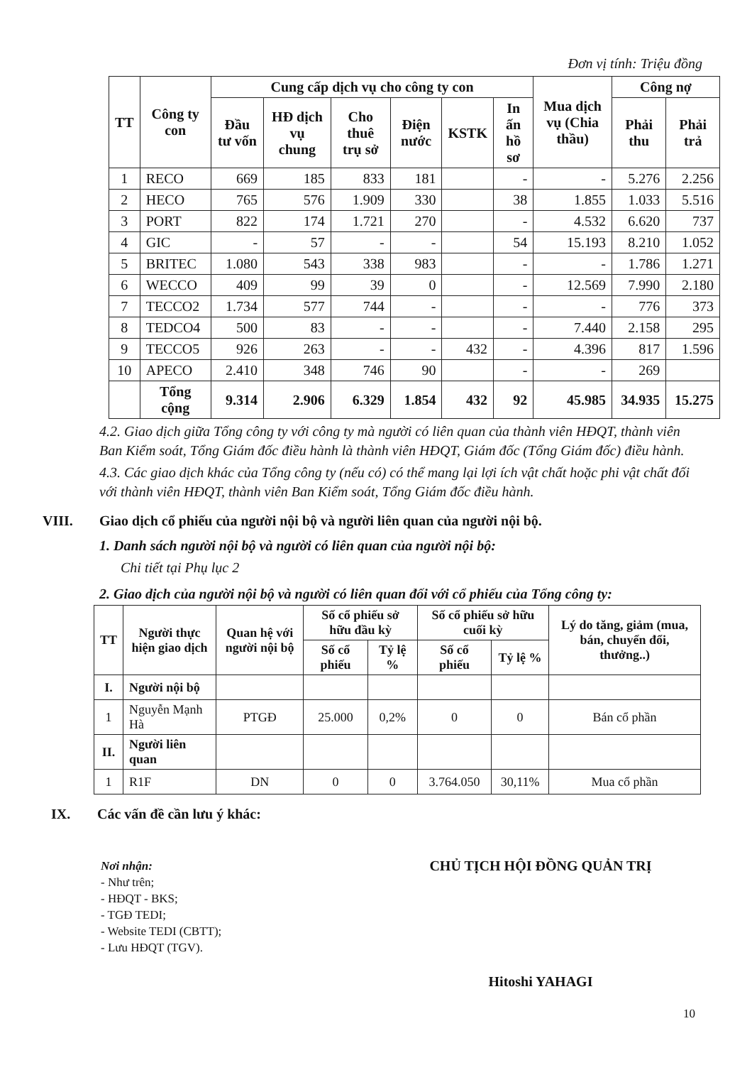Đơn vị tính: Triệu đồng
| TT | Công ty con | Cung cấp dịch vụ cho công ty con | | | | | | Mua dịch vụ (Chia thầu) | Công nợ | |
| --- | --- | --- | --- | --- | --- | --- | --- | --- | --- | --- |
| | | Đầu tư vốn | HĐ dịch vụ chung | Cho thuê trụ sở | Điện nước | KSTK | In ấn hồ sơ | | Phải thu | Phải trả |
| 1 | RECO | 669 | 185 | 833 | 181 | | - | - | 5.276 | 2.256 |
| 2 | HECO | 765 | 576 | 1.909 | 330 | | 38 | 1.855 | 1.033 | 5.516 |
| 3 | PORT | 822 | 174 | 1.721 | 270 | | - | 4.532 | 6.620 | 737 |
| 4 | GIC | - | 57 | - | - | | 54 | 15.193 | 8.210 | 1.052 |
| 5 | BRITEC | 1.080 | 543 | 338 | 983 | | - | - | 1.786 | 1.271 |
| 6 | WECCO | 409 | 99 | 39 | 0 | | - | 12.569 | 7.990 | 2.180 |
| 7 | TECCO2 | 1.734 | 577 | 744 | - | | - | - | 776 | 373 |
| 8 | TEDCO4 | 500 | 83 | - | - | | - | 7.440 | 2.158 | 295 |
| 9 | TECCO5 | 926 | 263 | - | - | 432 | - | 4.396 | 817 | 1.596 |
| 10 | APECO | 2.410 | 348 | 746 | 90 | | - | - | 269 | |
| | Tổng cộng | 9.314 | 2.906 | 6.329 | 1.854 | 432 | 92 | 45.985 | 34.935 | 15.275 |
4.2. Giao dịch giữa Tổng công ty với công ty mà người có liên quan của thành viên HĐQT, thành viên Ban Kiểm soát, Tổng Giám đốc điều hành là thành viên HĐQT, Giám đốc (Tổng Giám đốc) điều hành.
4.3. Các giao dịch khác của Tổng công ty (nếu có) có thể mang lại lợi ích vật chất hoặc phi vật chất đối với thành viên HĐQT, thành viên Ban Kiểm soát, Tổng Giám đốc điều hành.
VIII. Giao dịch cổ phiếu của người nội bộ và người liên quan của người nội bộ.
1. Danh sách người nội bộ và người có liên quan của người nội bộ:
Chi tiết tại Phụ lục 2
2. Giao dịch của người nội bộ và người có liên quan đối với cổ phiếu của Tổng công ty:
| TT | Người thực hiện giao dịch | Quan hệ với người nội bộ | Số cổ phiếu sở hữu đầu kỳ | | Số cổ phiếu sở hữu cuối kỳ | | Lý do tăng, giảm (mua, bán, chuyển đổi, thưởng..) |
| --- | --- | --- | --- | --- | --- | --- | --- |
| | | | Số cổ phiếu | Tỷ lệ % | Số cổ phiếu | Tỷ lệ % | |
| I. | Người nội bộ | | | | | | |
| 1 | Nguyễn Mạnh Hà | PTGĐ | 25.000 | 0,2% | 0 | 0 | Bán cổ phần |
| II. | Người liên quan | | | | | | |
| 1 | R1F | DN | 0 | 0 | 3.764.050 | 30,11% | Mua cổ phần |
IX. Các vấn đề cần lưu ý khác:
Nơi nhận:
- Như trên;
- HĐQT - BKS;
- TGĐ TEDI;
- Website TEDI (CBTT);
- Lưu HĐQT (TGV).
CHỦ TỊCH HỘI ĐỒNG QUẢN TRỊ
Hitoshi YAHAGI
10